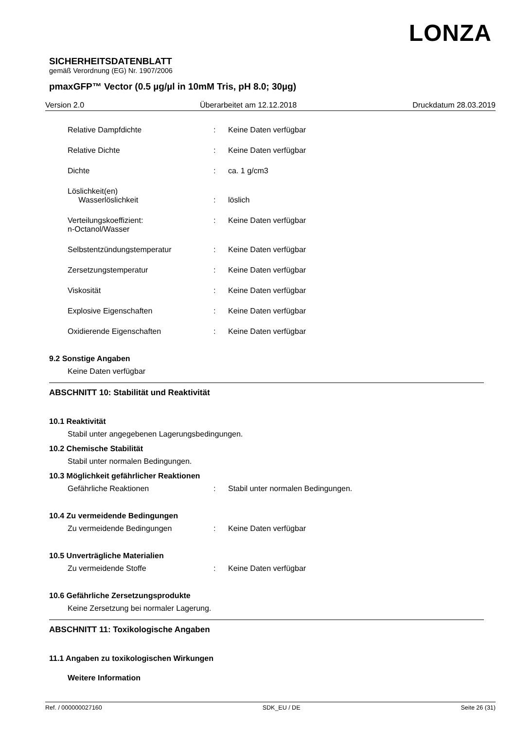LONZA
SICHERHEITSDATENBLATT
gemäß Verordnung (EG) Nr. 1907/2006
pmaxGFP™ Vector (0.5 µg/µl in 10mM Tris, pH 8.0; 30µg)
Version 2.0 Überarbeitet am 12.12.2018 Druckdatum 28.03.2019
Relative Dampfdichte : Keine Daten verfügbar
Relative Dichte : Keine Daten verfügbar
Dichte : ca. 1 g/cm3
Löslichkeit(en)
Wasserlöslichkeit
:
löslich
Verteilungskoeffizient:
n-Octanol/Wasser
: Keine Daten verfügbar
Selbstentzündungstemperatur : Keine Daten verfügbar
Zersetzungstemperatur : Keine Daten verfügbar
Viskosität : Keine Daten verfügbar
Explosive Eigenschaften : Keine Daten verfügbar
Oxidierende Eigenschaften : Keine Daten verfügbar
9.2 Sonstige Angaben
Keine Daten verfügbar
ABSCHNITT 10: Stabilität und Reaktivität
10.1 Reaktivität
Stabil unter angegebenen Lagerungsbedingungen.
10.2 Chemische Stabilität
Stabil unter normalen Bedingungen.
10.3 Möglichkeit gefährlicher Reaktionen
Gefährliche Reaktionen : Stabil unter normalen Bedingungen.
10.4 Zu vermeidende Bedingungen
Zu vermeidende Bedingungen : Keine Daten verfügbar
10.5 Unverträgliche Materialien
Zu vermeidende Stoffe : Keine Daten verfügbar
10.6 Gefährliche Zersetzungsprodukte
Keine Zersetzung bei normaler Lagerung.
ABSCHNITT 11: Toxikologische Angaben
11.1 Angaben zu toxikologischen Wirkungen
Weitere Information
Ref. / 000000027160 SDK_EU / DE Seite 26 (31)